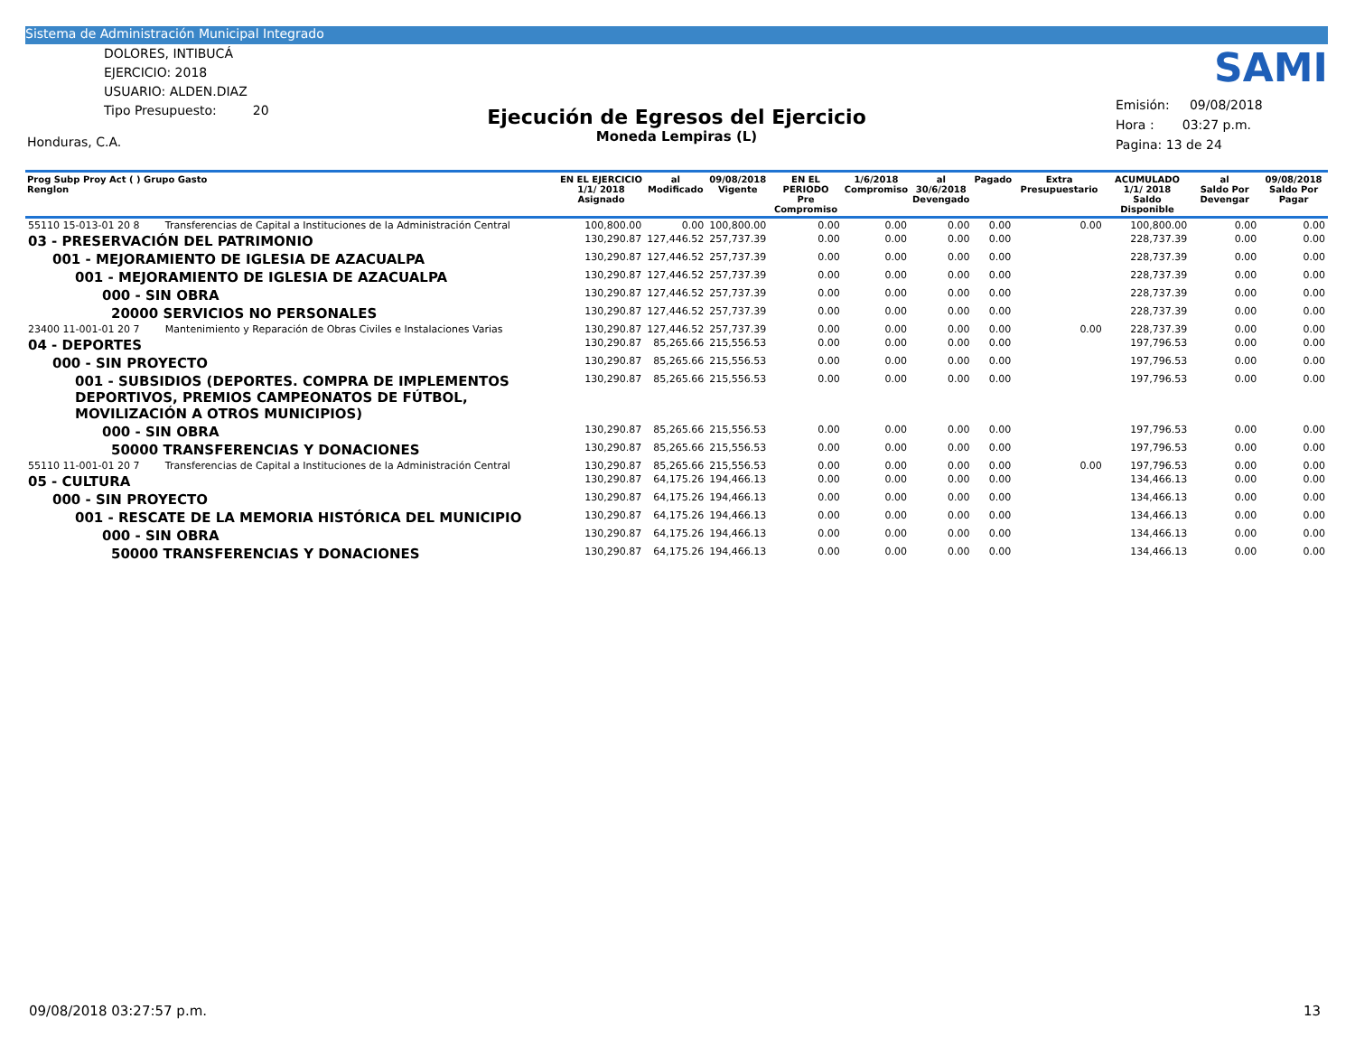Sistema de Administración Municipal Integrado
DOLORES, INTIBUCÁ
EJERCICIO: 2018
USUARIO: ALDEN.DIAZ
Tipo Presupuesto: 20
Honduras, C.A.
Ejecución de Egresos del Ejercicio
Moneda Lempiras (L)
SAMI
Emisión: 09/08/2018
Hora : 03:27 p.m.
Pagina: 13 de 24
| Prog Subp Proy Act ( ) Grupo Gasto Renglon | | EN EL EJERCICIO 1/1/ 2018 Asignado | al Modificado | 09/08/2018 Vigente | EN EL PERIODO Pre Compromiso | 1/6/2018 Compromiso | al 30/6/2018 Devengado | Pagado | Extra Presupuestario | ACUMULADO 1/1/ 2018 Saldo Disponible | al Saldo Por Devengar | 09/08/2018 Saldo Por Pagar |
| --- | --- | --- | --- | --- | --- | --- | --- | --- | --- | --- | --- | --- |
| 55110 15-013-01 20 8 | Transferencias de Capital a Instituciones de la Administración Central | 100,800.00 | 0.00 | 100,800.00 | 0.00 | 0.00 | 0.00 | 0.00 | 0.00 | 100,800.00 | 0.00 | 0.00 |
| 03 - PRESERVACIÓN DEL PATRIMONIO | | 130,290.87 | 127,446.52 | 257,737.39 | 0.00 | 0.00 | 0.00 | 0.00 | | 228,737.39 | 0.00 | 0.00 |
| 001 - MEJORAMIENTO DE IGLESIA DE AZACUALPA | | 130,290.87 | 127,446.52 | 257,737.39 | 0.00 | 0.00 | 0.00 | 0.00 | | 228,737.39 | 0.00 | 0.00 |
| 001 - MEJORAMIENTO DE IGLESIA DE AZACUALPA | | 130,290.87 | 127,446.52 | 257,737.39 | 0.00 | 0.00 | 0.00 | 0.00 | | 228,737.39 | 0.00 | 0.00 |
| 000 - SIN OBRA | | 130,290.87 | 127,446.52 | 257,737.39 | 0.00 | 0.00 | 0.00 | 0.00 | | 228,737.39 | 0.00 | 0.00 |
| 20000 SERVICIOS NO PERSONALES | | 130,290.87 | 127,446.52 | 257,737.39 | 0.00 | 0.00 | 0.00 | 0.00 | | 228,737.39 | 0.00 | 0.00 |
| 23400 11-001-01 20 7 | Mantenimiento y Reparación de Obras Civiles e Instalaciones Varias | 130,290.87 | 127,446.52 | 257,737.39 | 0.00 | 0.00 | 0.00 | 0.00 | 0.00 | 228,737.39 | 0.00 | 0.00 |
| 04 - DEPORTES | | 130,290.87 | 85,265.66 | 215,556.53 | 0.00 | 0.00 | 0.00 | 0.00 | | 197,796.53 | 0.00 | 0.00 |
| 000 - SIN PROYECTO | | 130,290.87 | 85,265.66 | 215,556.53 | 0.00 | 0.00 | 0.00 | 0.00 | | 197,796.53 | 0.00 | 0.00 |
| 001 - SUBSIDIOS (DEPORTES. COMPRA DE IMPLEMENTOS DEPORTIVOS, PREMIOS CAMPEONATOS DE FÚTBOL, MOVILIZACIÓN A OTROS MUNICIPIOS) | | 130,290.87 | 85,265.66 | 215,556.53 | 0.00 | 0.00 | 0.00 | 0.00 | | 197,796.53 | 0.00 | 0.00 |
| 000 - SIN OBRA | | 130,290.87 | 85,265.66 | 215,556.53 | 0.00 | 0.00 | 0.00 | 0.00 | | 197,796.53 | 0.00 | 0.00 |
| 50000 TRANSFERENCIAS Y DONACIONES | | 130,290.87 | 85,265.66 | 215,556.53 | 0.00 | 0.00 | 0.00 | 0.00 | | 197,796.53 | 0.00 | 0.00 |
| 55110 11-001-01 20 7 | Transferencias de Capital a Instituciones de la Administración Central | 130,290.87 | 85,265.66 | 215,556.53 | 0.00 | 0.00 | 0.00 | 0.00 | 0.00 | 197,796.53 | 0.00 | 0.00 |
| 05 - CULTURA | | 130,290.87 | 64,175.26 | 194,466.13 | 0.00 | 0.00 | 0.00 | 0.00 | | 134,466.13 | 0.00 | 0.00 |
| 000 - SIN PROYECTO | | 130,290.87 | 64,175.26 | 194,466.13 | 0.00 | 0.00 | 0.00 | 0.00 | | 134,466.13 | 0.00 | 0.00 |
| 001 - RESCATE DE LA MEMORIA HISTÓRICA DEL MUNICIPIO | | 130,290.87 | 64,175.26 | 194,466.13 | 0.00 | 0.00 | 0.00 | 0.00 | | 134,466.13 | 0.00 | 0.00 |
| 000 - SIN OBRA | | 130,290.87 | 64,175.26 | 194,466.13 | 0.00 | 0.00 | 0.00 | 0.00 | | 134,466.13 | 0.00 | 0.00 |
| 50000 TRANSFERENCIAS Y DONACIONES | | 130,290.87 | 64,175.26 | 194,466.13 | 0.00 | 0.00 | 0.00 | 0.00 | | 134,466.13 | 0.00 | 0.00 |
09/08/2018 03:27:57 p.m. 13